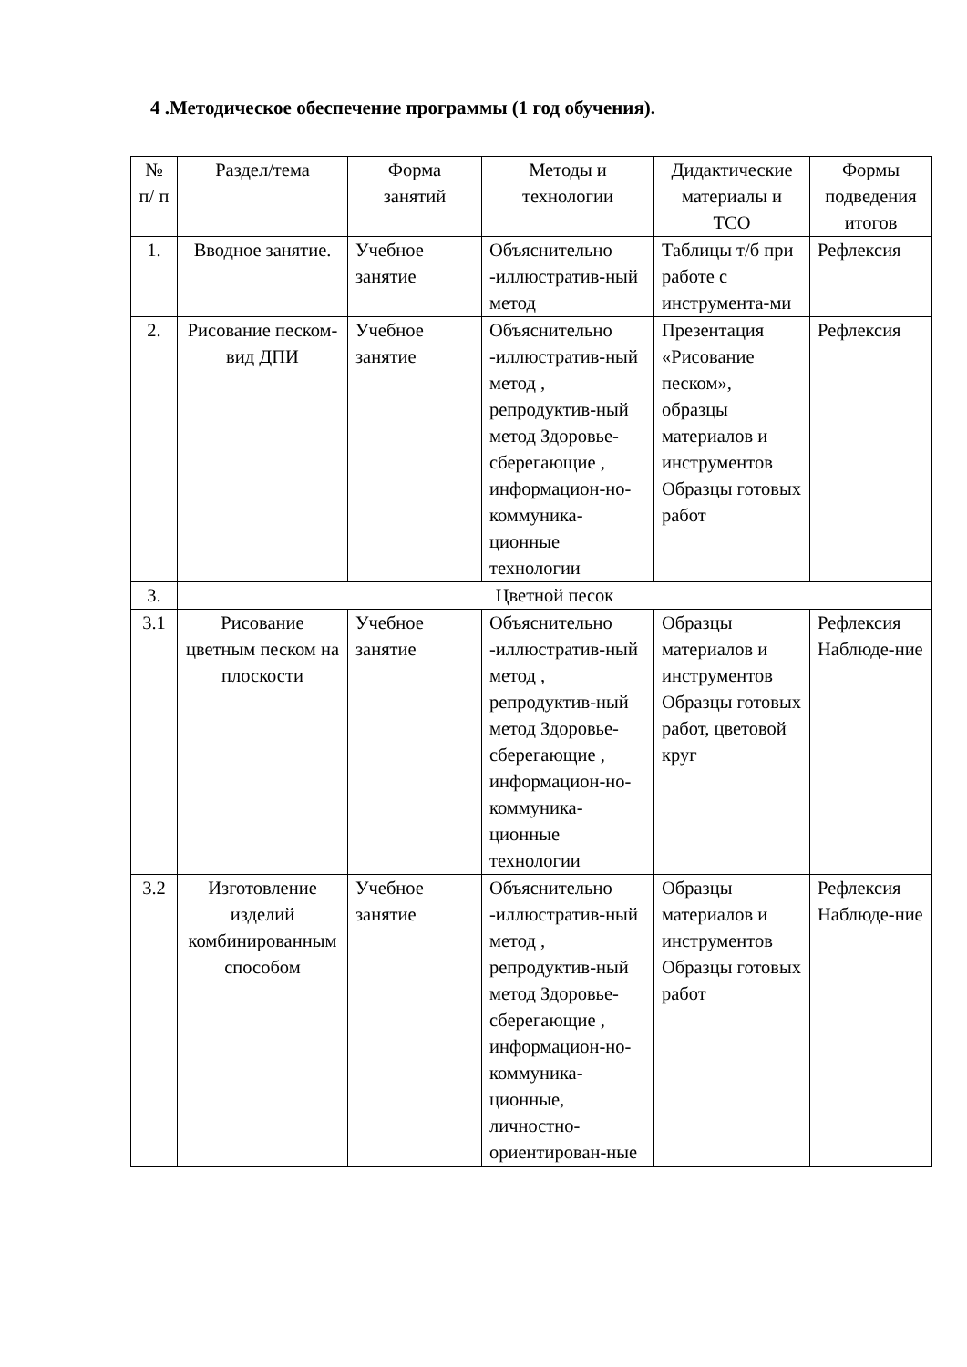4 .Методическое обеспечение программы (1 год обучения).
| № п/ п | Раздел/тема | Форма занятий | Методы и технологии | Дидактические материалы и ТСО | Формы подведения итогов |
| 1. | Вводное занятие. | Учебное занятие | Объяснительно -иллюстратив-ный метод | Таблицы т/б при работе с инструмента-ми | Рефлексия |
| 2. | Рисование песком-вид ДПИ | Учебное занятие | Объяснительно -иллюстратив-ный метод , репродуктив-ный метод Здоровье-сберегающие , информацион-но-коммуника-ционные технологии | Презентация «Рисование песком», образцы материалов и инструментов Образцы готовых работ | Рефлексия |
| 3. | Цветной песок | | | | |
| 3.1 | Рисование цветным песком на плоскости | Учебное занятие | Объяснительно -иллюстратив-ный метод , репродуктив-ный метод Здоровье-сберегающие , информацион-но-коммуника-ционные технологии | Образцы материалов и инструментов Образцы готовых работ, цветовой круг | Рефлексия Наблюде-ние |
| 3.2 | Изготовление изделий комбинированным способом | Учебное занятие | Объяснительно -иллюстратив-ный метод , репродуктив-ный метод Здоровье-сберегающие , информацион-но-коммуника-ционные, личностно-ориентирован-ные | Образцы материалов и инструментов Образцы готовых работ | Рефлексия Наблюде-ние |